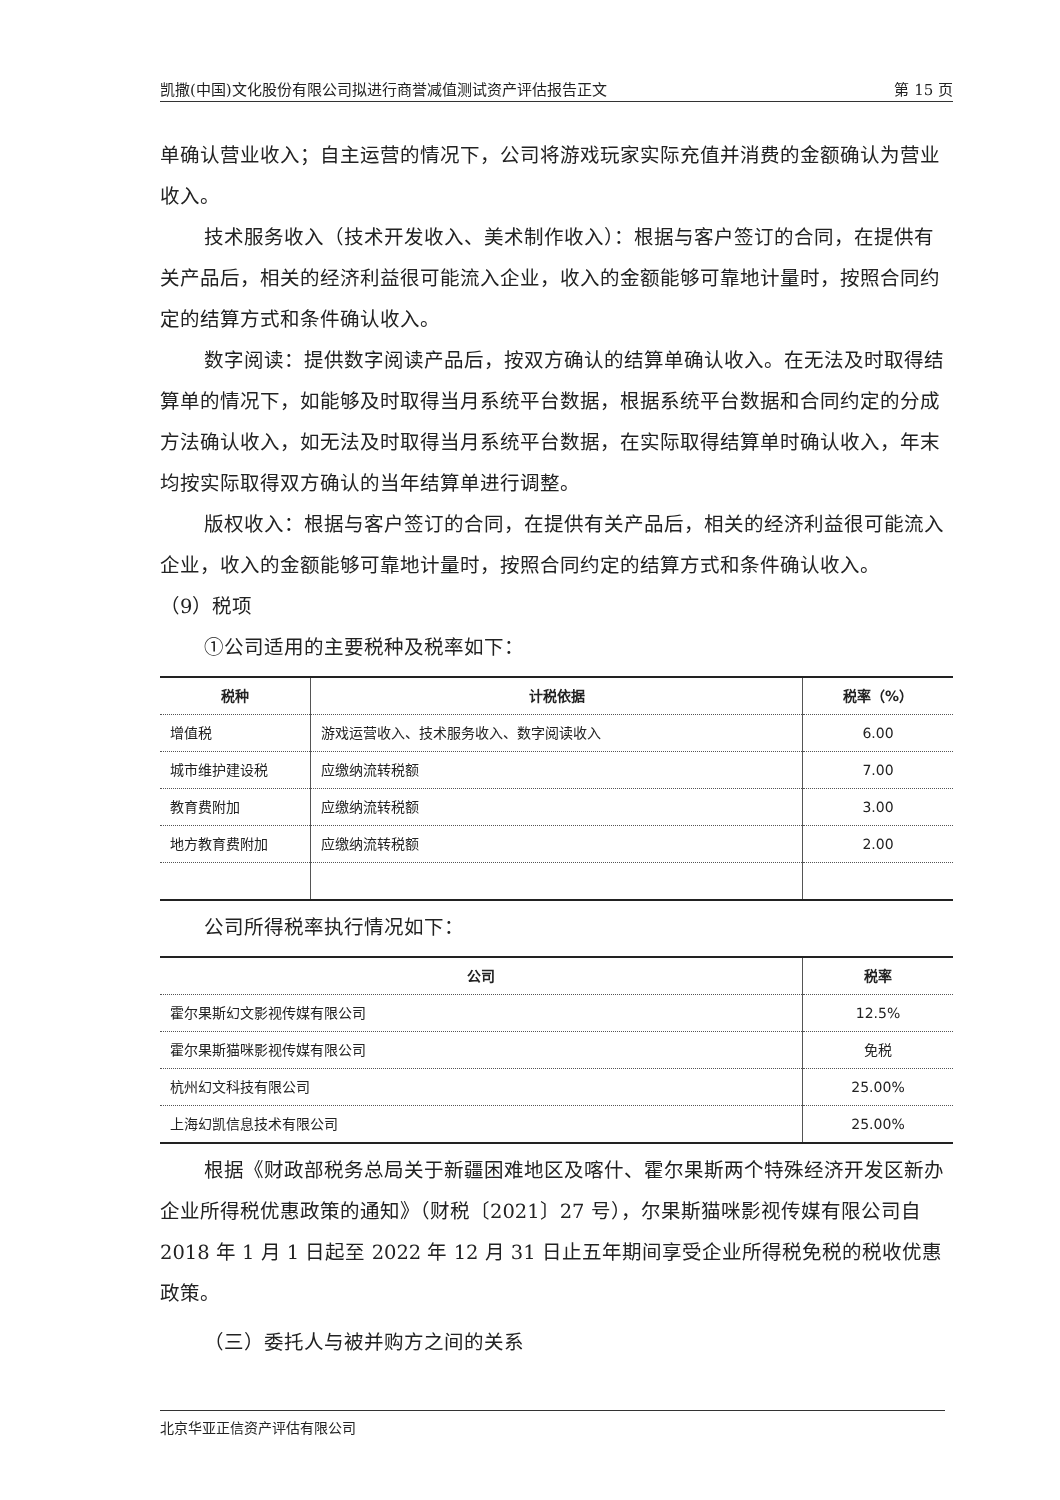凯撒(中国)文化股份有限公司拟进行商誉减值测试资产评估报告正文 第 15 页
单确认营业收入；自主运营的情况下，公司将游戏玩家实际充值并消费的金额确认为营业收入。
技术服务收入（技术开发收入、美术制作收入）：根据与客户签订的合同，在提供有关产品后，相关的经济利益很可能流入企业，收入的金额能够可靠地计量时，按照合同约定的结算方式和条件确认收入。
数字阅读：提供数字阅读产品后，按双方确认的结算单确认收入。在无法及时取得结算单的情况下，如能够及时取得当月系统平台数据，根据系统平台数据和合同约定的分成方法确认收入，如无法及时取得当月系统平台数据，在实际取得结算单时确认收入，年末均按实际取得双方确认的当年结算单进行调整。
版权收入：根据与客户签订的合同，在提供有关产品后，相关的经济利益很可能流入企业，收入的金额能够可靠地计量时，按照合同约定的结算方式和条件确认收入。
（9）税项
①公司适用的主要税种及税率如下：
| 税种 | 计税依据 | 税率（%） |
| --- | --- | --- |
| 增值税 | 游戏运营收入、技术服务收入、数字阅读收入 | 6.00 |
| 城市维护建设税 | 应缴纳流转税额 | 7.00 |
| 教育费附加 | 应缴纳流转税额 | 3.00 |
| 地方教育费附加 | 应缴纳流转税额 | 2.00 |
公司所得税率执行情况如下：
| 公司 | 税率 |
| --- | --- |
| 霍尔果斯幻文影视传媒有限公司 | 12.5% |
| 霍尔果斯猫咪影视传媒有限公司 | 免税 |
| 杭州幻文科技有限公司 | 25.00% |
| 上海幻凯信息技术有限公司 | 25.00% |
根据《财政部税务总局关于新疆困难地区及喀什、霍尔果斯两个特殊经济开发区新办企业所得税优惠政策的通知》（财税〔2021〕27 号），尔果斯猫咪影视传媒有限公司自 2018 年 1 月 1 日起至 2022 年 12 月 31 日止五年期间享受企业所得税免税的税收优惠政策。
（三）委托人与被并购方之间的关系
北京华亚正信资产评估有限公司